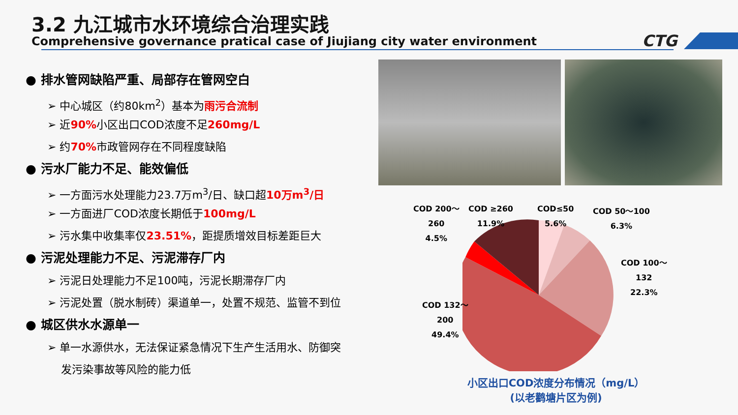3.2 九江城市水环境综合治理实践
Comprehensive governance pratical case of Jiujiang city water environment
CTG
● 排水管网缺陷严重、局部存在管网空白
➢ 中心城区（约80km<sup>2</sup>）基本为雨污合流制
➢ 近90% 小区出口COD浓度不足260mg/L
➢ 约70% 市政管网存在不同程度缺陷
● 污水厂能力不足、能效偏低
➢ 一方面污水处理能力23.7万m<sup>3</sup>/日、缺口超10万m<sup>3</sup>/日
➢ 一方面进厂COD浓度长期低于100mg/L
➢ 污水集中收集率仅23.51%，距提质增效目标差距巨大
● 污泥处理能力不足、污泥滞存厂内
➢ 污泥日处理能力不足100吨，污泥长期滞存厂内
➢ 污泥处置（脱水制砖）渠道单一，处置不规范、监管不到位
● 城区供水水源单一
➢ 单一水源供水，无法保证紧急情况下生产生活用水、防御突
发污染事故等风险的能力低
COD 200～
260
4.5%
COD ≥260
11.9%
COD≤50
5.6%
COD 50～100
6.3%
COD 100～
132
22.3%
COD 132～
200
49.4%
小区出口COD浓度分布情况（mg/L）
(以老鹳塘片区为例)